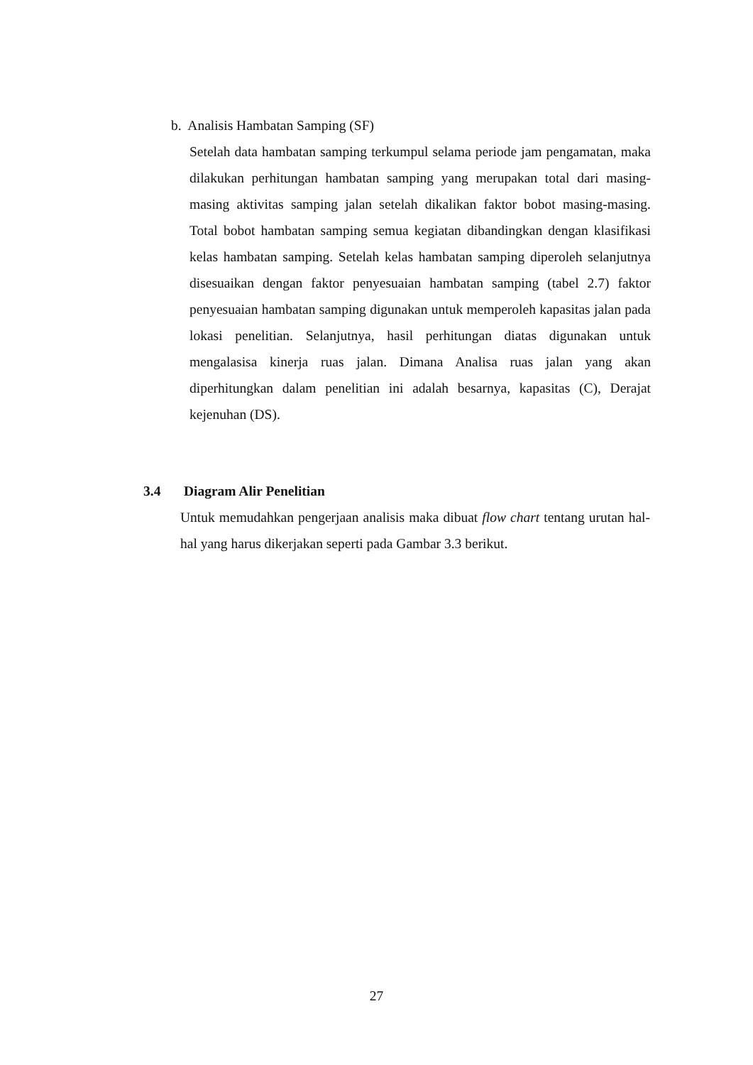b. Analisis Hambatan Samping (SF)
Setelah data hambatan samping terkumpul selama periode jam pengamatan, maka dilakukan perhitungan hambatan samping yang merupakan total dari masing-masing aktivitas samping jalan setelah dikalikan faktor bobot masing-masing. Total bobot hambatan samping semua kegiatan dibandingkan dengan klasifikasi kelas hambatan samping. Setelah kelas hambatan samping diperoleh selanjutnya disesuaikan dengan faktor penyesuaian hambatan samping (tabel 2.7) faktor penyesuaian hambatan samping digunakan untuk memperoleh kapasitas jalan pada lokasi penelitian. Selanjutnya, hasil perhitungan diatas digunakan untuk mengalasisa kinerja ruas jalan. Dimana Analisa ruas jalan yang akan diperhitungkan dalam penelitian ini adalah besarnya, kapasitas (C), Derajat kejenuhan (DS).
3.4 Diagram Alir Penelitian
Untuk memudahkan pengerjaan analisis maka dibuat flow chart tentang urutan hal-hal yang harus dikerjakan seperti pada Gambar 3.3 berikut.
27